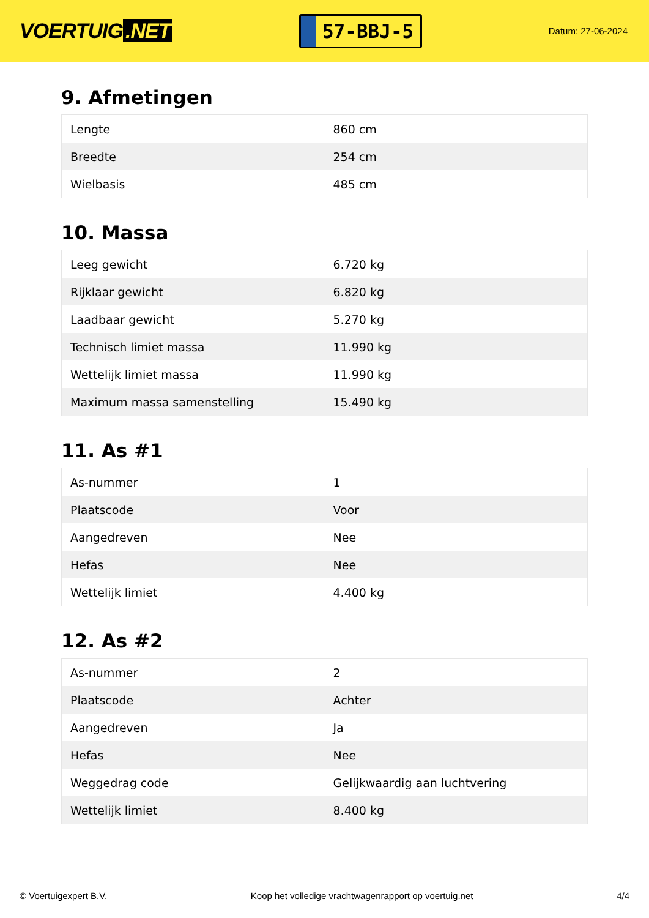VOERTUIG.NET
57-BBJ-5
Datum: 27-06-2024
9. Afmetingen
| Lengte | 860 cm |
| Breedte | 254 cm |
| Wielbasis | 485 cm |
10. Massa
| Leeg gewicht | 6.720 kg |
| Rijklaar gewicht | 6.820 kg |
| Laadbaar gewicht | 5.270 kg |
| Technisch limiet massa | 11.990 kg |
| Wettelijk limiet massa | 11.990 kg |
| Maximum massa samenstelling | 15.490 kg |
11. As #1
| As-nummer | 1 |
| Plaatscode | Voor |
| Aangedreven | Nee |
| Hefas | Nee |
| Wettelijk limiet | 4.400 kg |
12. As #2
| As-nummer | 2 |
| Plaatscode | Achter |
| Aangedreven | Ja |
| Hefas | Nee |
| Weggedrag code | Gelijkwaardig aan luchtvering |
| Wettelijk limiet | 8.400 kg |
© Voertuigexpert B.V. Koop het volledige vrachtwagenrapport op voertuig.net 4/4